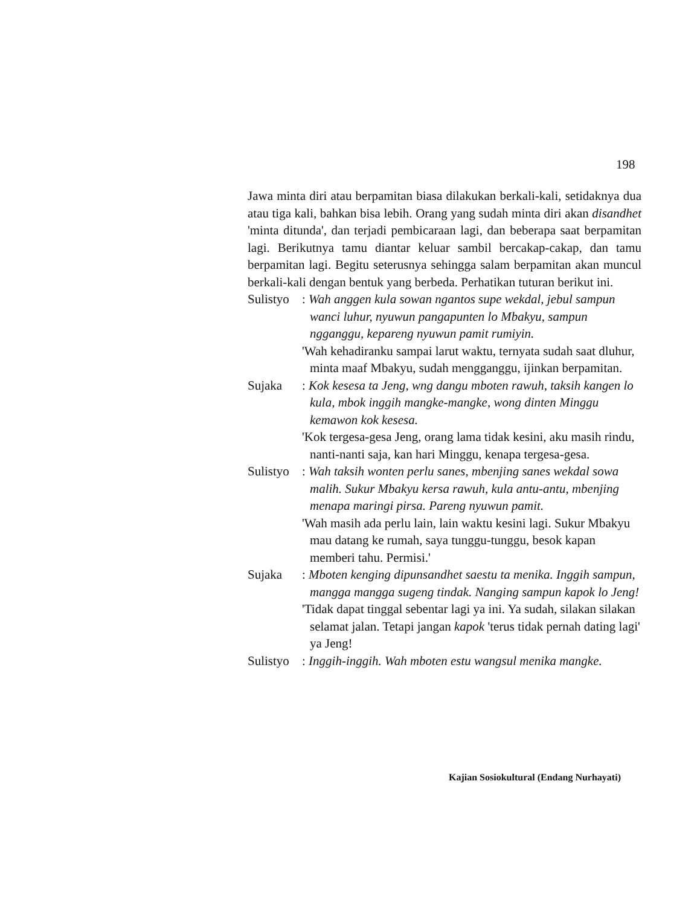198
Jawa minta diri atau berpamitan biasa dilakukan berkali-kali, setidaknya dua atau tiga kali, bahkan bisa lebih. Orang yang sudah minta diri akan disandhet 'minta ditunda', dan terjadi pembicaraan lagi, dan beberapa saat berpamitan lagi. Berikutnya tamu diantar keluar sambil bercakap-cakap, dan tamu berpamitan lagi. Begitu seterusnya sehingga salam berpamitan akan muncul berkali-kali dengan bentuk yang berbeda. Perhatikan tuturan berikut ini.
Sulistyo
: Wah anggen kula sowan ngantos supe wekdal, jebul sampun wanci luhur, nyuwun pangapunten lo Mbakyu, sampun ngganggu, kepareng nyuwun pamit rumiyin.
'Wah kehadiranku sampai larut waktu, ternyata sudah saat dluhur, minta maaf Mbakyu, sudah mengganggu, ijinkan berpamitan.
Sujaka : Kok kesesa ta Jeng, wng dangu mboten rawuh, taksih kangen lo kula, mbok inggih mangke-mangke, wong dinten Minggu kemawon kok kesesa.
'Kok tergesa-gesa Jeng, orang lama tidak kesini, aku masih rindu, nanti-nanti saja, kan hari Minggu, kenapa tergesa-gesa.
Sulistyo
: Wah taksih wonten perlu sanes, mbenjing sanes wekdal sowa malih. Sukur Mbakyu kersa rawuh, kula antu-antu, mbenjing menapa maringi pirsa. Pareng nyuwun pamit.
'Wah masih ada perlu lain, lain waktu kesini lagi. Sukur Mbakyu mau datang ke rumah, saya tunggu-tunggu, besok kapan memberi tahu. Permisi.'
Sujaka : Mboten kenging dipunsandhet saestu ta menika. Inggih sampun, mangga mangga sugeng tindak. Nanging sampun kapok lo Jeng!
'Tidak dapat tinggal sebentar lagi ya ini. Ya sudah, silakan silakan selamat jalan. Tetapi jangan kapok 'terus tidak pernah dating lagi' ya Jeng!
Sulistyo
: Inggih-inggih. Wah mboten estu wangsul menika mangke.
Kajian Sosiokultural (Endang Nurhayati)